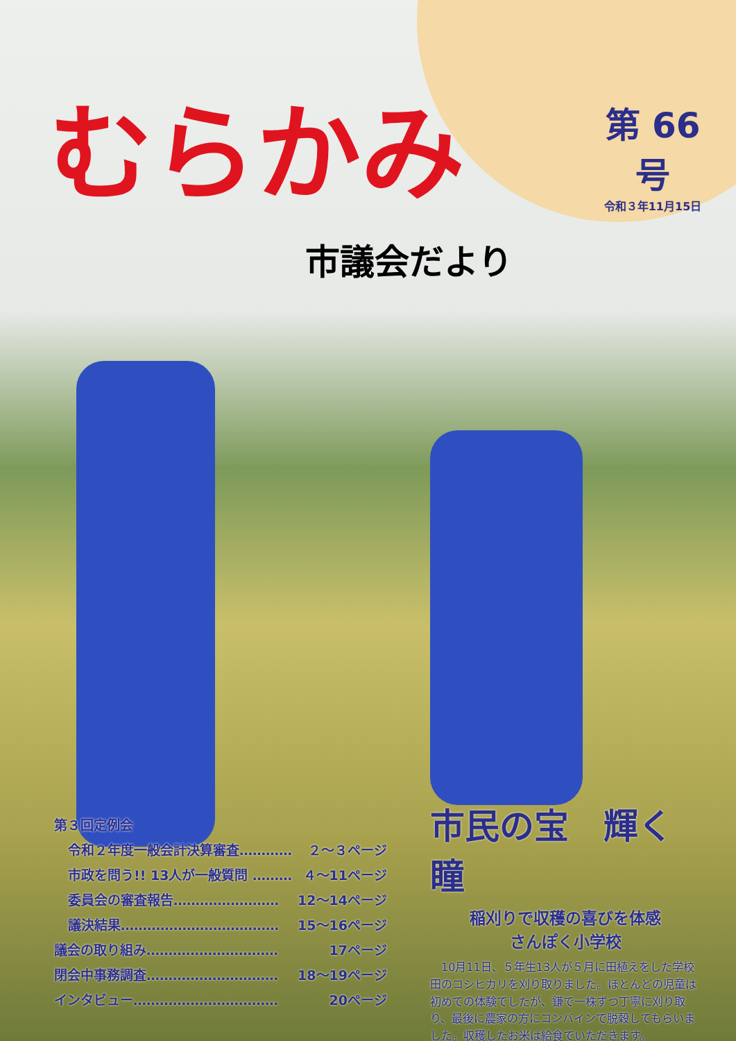むらかみ
第 66 号
令和３年11月15日
市議会だより
第３回定例会
令和２年度一般会計決算審査………… ２～３ページ
市政を問う!! 13人が一般質問 ……… ４～11ページ
委員会の審査報告…………………… 12～14ページ
議決結果……………………………… 15～16ページ
議会の取り組み………………………… 17ページ
閉会中事務調査………………………… 18～19ページ
インタビュー…………………………… 20ページ
市民の宝　輝く瞳
稲刈りで収穫の喜びを体感
さんぽく小学校
　10月11日、５年生13人が５月に田植えをした学校田のコシヒカリを刈り取りました。ほとんどの児童は初めての体験でしたが、鎌で一株ずつ丁寧に刈り取り、最後に農家の方にコンバインで脱穀してもらいました。収穫したお米は給食でいただきます。